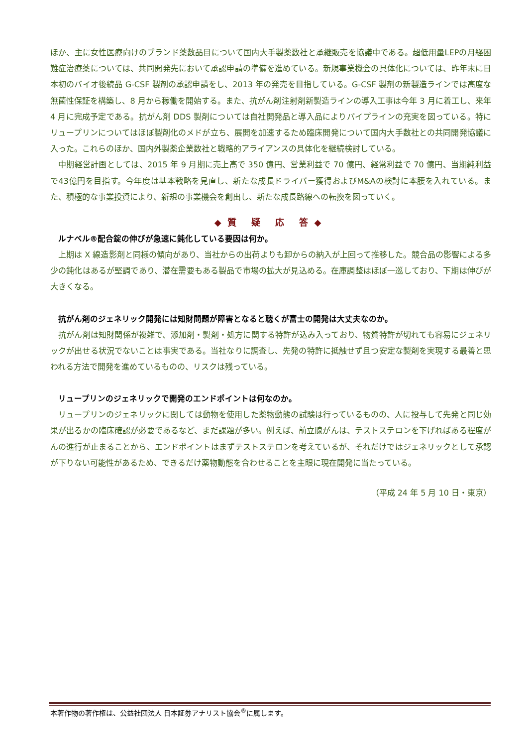ほか、主に女性医療向けのブランド薬数品目について国内大手製薬数社と承継販売を協議中である。超低用量LEPの月経困難症治療薬については、共同開発先において承認申請の準備を進めている。新規事業機会の具体化については、昨年末に日本初のバイオ後続品 G-CSF 製剤の承認申請をし、2013 年の発売を目指している。G-CSF 製剤の新製造ラインでは高度な無菌性保証を構築し、8 月から稼働を開始する。また、抗がん剤注射剤新製造ラインの導入工事は今年 3 月に着工し、来年 4 月に完成予定である。抗がん剤 DDS 製剤については自社開発品と導入品によりパイプラインの充実を図っている。特にリュープリンについてはほぼ製剤化のメドが立ち、展開を加速するため臨床開発について国内大手数社との共同開発協議に入った。これらのほか、国内外製薬企業数社と戦略的アライアンスの具体化を継続検討している。
中期経営計画としては、2015 年 9 月期に売上高で 350 億円、営業利益で 70 億円、経常利益で 70 億円、当期純利益で43億円を目指す。今年度は基本戦略を見直し、新たな成長ドライバー獲得およびM&Aの検討に本腰を入れている。また、積極的な事業投資により、新規の事業機会を創出し、新たな成長路線への転換を図っていく。
◆質 疑 応 答◆
ルナベル®配合錠の伸びが急速に鈍化している要因は何か。
上期は X 線造影剤と同様の傾向があり、当社からの出荷よりも卸からの納入が上回って推移した。競合品の影響による多少の鈍化はあるが堅調であり、潜在需要もある製品で市場の拡大が見込める。在庫調整はほぼ一巡しており、下期は伸びが大きくなる。
抗がん剤のジェネリック開発には知財問題が障害となると聴くが富士の開発は大丈夫なのか。
抗がん剤は知財関係が複雑で、添加剤・製剤・処方に関する特許が込み入っており、物質特許が切れても容易にジェネリックが出せる状況でないことは事実である。当社なりに調査し、先発の特許に抵触せず且つ安定な製剤を実現する最善と思われる方法で開発を進めているものの、リスクは残っている。
リュープリンのジェネリックで開発のエンドポイントは何なのか。
リュープリンのジェネリックに関しては動物を使用した薬物動態の試験は行っているものの、人に投与して先発と同じ効果が出るかの臨床確認が必要であるなど、まだ課題が多い。例えば、前立腺がんは、テストステロンを下げればある程度がんの進行が止まることから、エンドポイントはまずテストステロンを考えているが、それだけではジェネリックとして承認が下りない可能性があるため、できるだけ薬物動態を合わせることを主眼に現在開発に当たっている。
（平成 24 年 5 月 10 日・東京）
本著作物の著作権は、公益社団法人 日本証券アナリスト協会<sup>®</sup>に属します。